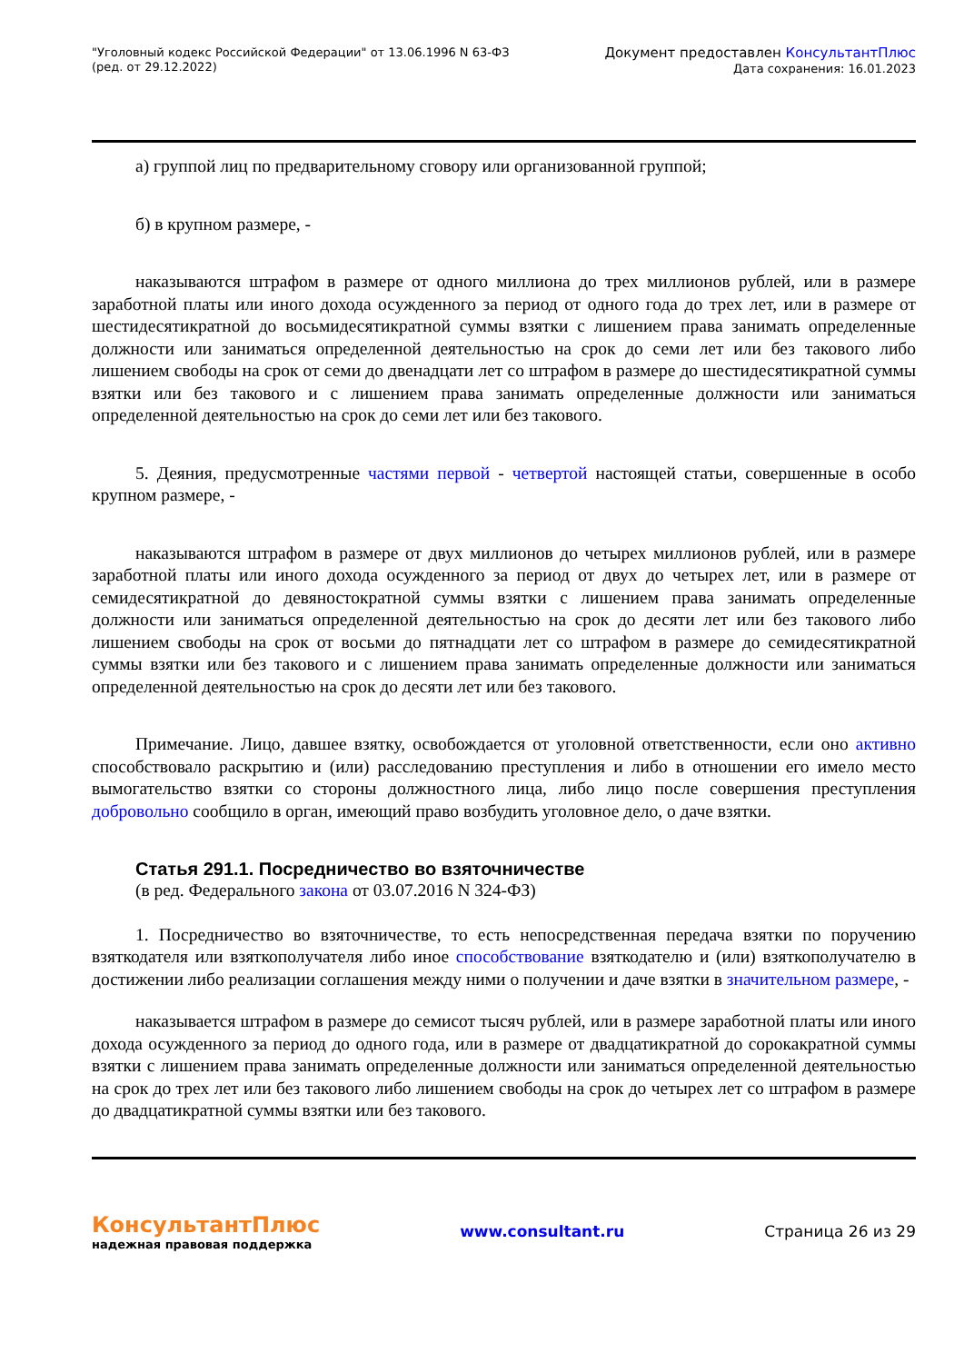"Уголовный кодекс Российской Федерации" от 13.06.1996 N 63-ФЗ
(ред. от 29.12.2022)
Документ предоставлен КонсультантПлюс
Дата сохранения: 16.01.2023
а) группой лиц по предварительному сговору или организованной группой;
б) в крупном размере, -
наказываются штрафом в размере от одного миллиона до трех миллионов рублей, или в размере заработной платы или иного дохода осужденного за период от одного года до трех лет, или в размере от шестидесятикратной до восьмидесятикратной суммы взятки с лишением права занимать определенные должности или заниматься определенной деятельностью на срок до семи лет или без такового либо лишением свободы на срок от семи до двенадцати лет со штрафом в размере до шестидесятикратной суммы взятки или без такового и с лишением права занимать определенные должности или заниматься определенной деятельностью на срок до семи лет или без такового.
5. Деяния, предусмотренные частями первой - четвертой настоящей статьи, совершенные в особо крупном размере, -
наказываются штрафом в размере от двух миллионов до четырех миллионов рублей, или в размере заработной платы или иного дохода осужденного за период от двух до четырех лет, или в размере от семидесятикратной до девяностократной суммы взятки с лишением права занимать определенные должности или заниматься определенной деятельностью на срок до десяти лет или без такового либо лишением свободы на срок от восьми до пятнадцати лет со штрафом в размере до семидесятикратной суммы взятки или без такового и с лишением права занимать определенные должности или заниматься определенной деятельностью на срок до десяти лет или без такового.
Примечание. Лицо, давшее взятку, освобождается от уголовной ответственности, если оно активно способствовало раскрытию и (или) расследованию преступления и либо в отношении его имело место вымогательство взятки со стороны должностного лица, либо лицо после совершения преступления добровольно сообщило в орган, имеющий право возбудить уголовное дело, о даче взятки.
Статья 291.1. Посредничество во взяточничестве
(в ред. Федерального закона от 03.07.2016 N 324-ФЗ)
1. Посредничество во взяточничестве, то есть непосредственная передача взятки по поручению взяткодателя или взяткополучателя либо иное способствование взяткодателю и (или) взяткополучателю в достижении либо реализации соглашения между ними о получении и даче взятки в значительном размере, -
наказывается штрафом в размере до семисот тысяч рублей, или в размере заработной платы или иного дохода осужденного за период до одного года, или в размере от двадцатикратной до сорокакратной суммы взятки с лишением права занимать определенные должности или заниматься определенной деятельностью на срок до трех лет или без такового либо лишением свободы на срок до четырех лет со штрафом в размере до двадцатикратной суммы взятки или без такового.
КонсультантПлюс
надежная правовая поддержка
www.consultant.ru Страница 26 из 29